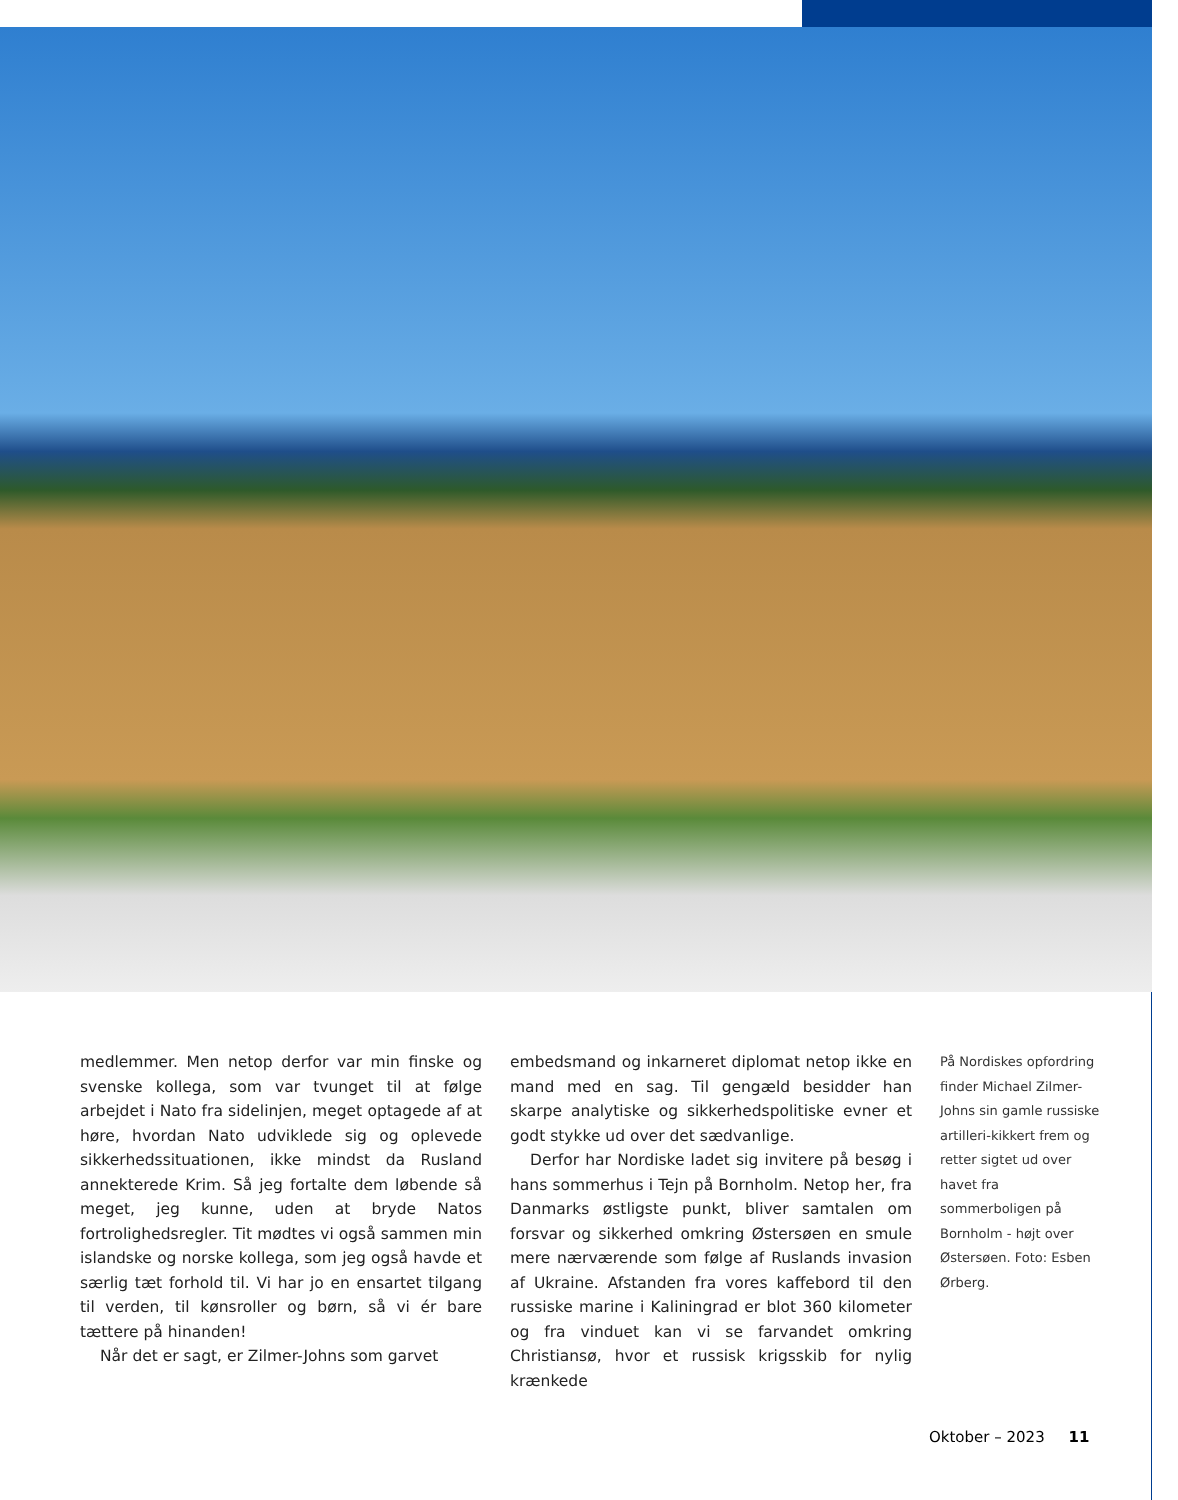medlemmer. Men netop derfor var min finske og svenske kollega, som var tvunget til at følge arbejdet i Nato fra sidelinjen, meget optagede af at høre, hvordan Nato udviklede sig og oplevede sikkerhedssituationen, ikke mindst da Rusland annekterede Krim. Så jeg fortalte dem løbende så meget, jeg kunne, uden at bryde Natos fortrolighedsregler. Tit mødtes vi også sammen min islandske og norske kollega, som jeg også havde et særlig tæt forhold til. Vi har jo en ensartet tilgang til verden, til kønsroller og børn, så vi ér bare tættere på hinanden!
Når det er sagt, er Zilmer-Johns som garvet
embedsmand og inkarneret diplomat netop ikke en mand med en sag. Til gengæld besidder han skarpe analytiske og sikkerhedspolitiske evner et godt stykke ud over det sædvanlige.
Derfor har Nordiske ladet sig invitere på besøg i hans sommerhus i Tejn på Bornholm. Netop her, fra Danmarks østligste punkt, bliver samtalen om forsvar og sikkerhed omkring Østersøen en smule mere nærværende som følge af Ruslands invasion af Ukraine. Afstanden fra vores kaffebord til den russiske marine i Kaliningrad er blot 360 kilometer og fra vinduet kan vi se farvandet omkring Christiansø, hvor et russisk krigsskib for nylig krænkede
På Nordiskes opfordring finder Michael Zilmer-Johns sin gamle russiske artilleri-kikkert frem og retter sigtet ud over havet fra sommerboligen på Bornholm - højt over Østersøen. Foto: Esben Ørberg.
Oktober – 2023 11